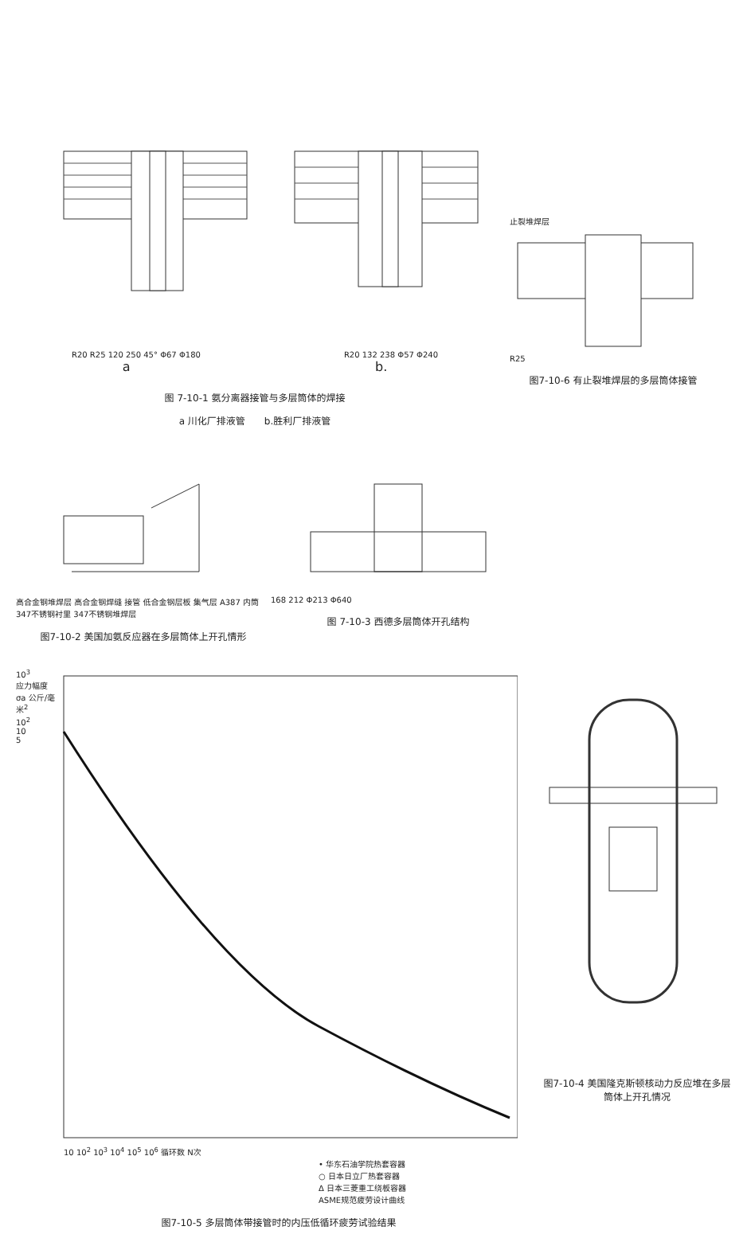R20 R25 120 250 45° Φ67 Φ180 R20 132 238 Φ57 Φ240
a b.
图 7-10-1 氨分离器接管与多层筒体的焊接
a 川化厂排液管　　b.胜利厂排液管
止裂堆焊层
R25
图7-10-6 有止裂堆焊层的多层筒体接管
高合金钢堆焊层 高合金钢焊缝 接管 低合金钢层板 集气层 A387 内筒 347不锈钢衬里 347不锈钢堆焊层
图7-10-2 美国加氨反应器在多层筒体上开孔情形
168 212 Φ213 Φ640
图 7-10-3 西德多层筒体开孔结构
10<sup>3</sup>
应力幅度 σa 公斤/毫米<sup>2</sup>
10<sup>2</sup>
10
5
10 10<sup>2</sup> 10<sup>3</sup> 10<sup>4</sup> 10<sup>5</sup> 10<sup>6</sup> 循环数 N次
• 华东石油学院热套容器
○ 日本日立厂热套容器
Δ 日本三菱重工绕板容器
ASME规范疲劳设计曲线
图7-10-5 多层筒体带接管时的内压低循环疲劳试验结果
图7-10-4 美国隆克斯顿核动力反应堆在多层筒体上开孔情况